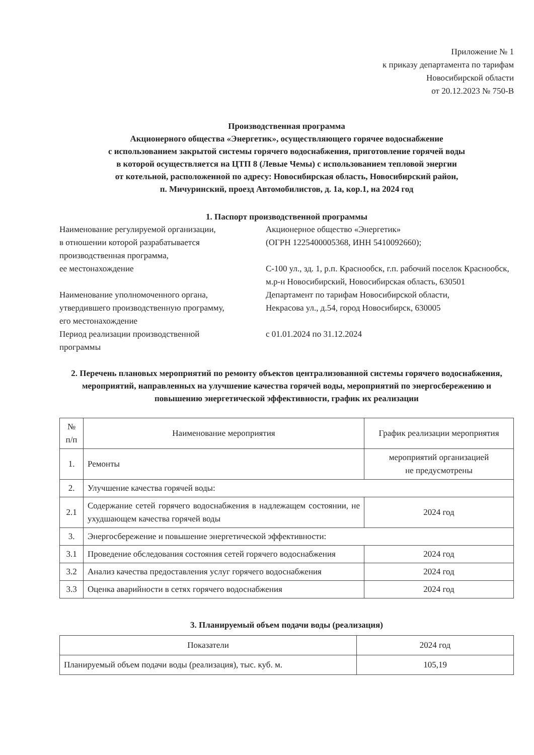Приложение № 1
к приказу департамента по тарифам
Новосибирской области
от 20.12.2023 № 750-В
Производственная программа
Акционерного общества «Энергетик», осуществляющего горячее водоснабжение
с использованием закрытой системы горячего водоснабжения, приготовление горячей воды
в которой осуществляется на ЦТП 8 (Левые Чемы) с использованием тепловой энергии
от котельной, расположенной по адресу: Новосибирская область, Новосибирский район,
п. Мичуринский, проезд Автомобилистов, д. 1а, кор.1, на 2024 год
1. Паспорт производственной программы
Наименование регулируемой организации,
в отношении которой разрабатывается
производственная программа,
ее местонахождение
Акционерное общество «Энергетик»
(ОГРН 1225400005368, ИНН 5410092660);
С-100 ул., зд. 1, р.п. Краснообск, г.п. рабочий поселок Краснообск, м.р-н Новосибирский, Новосибирская область, 630501
Наименование уполномоченного органа,
утвердившего производственную программу,
его местонахождение
Департамент по тарифам Новосибирской области,
Некрасова ул., д.54, город Новосибирск, 630005
Период реализации производственной
программы
с 01.01.2024 по 31.12.2024
2. Перечень плановых мероприятий по ремонту объектов централизованной системы горячего водоснабжения, мероприятий, направленных на улучшение качества горячей воды, мероприятий по энергосбережению и повышению энергетической эффективности, график их реализации
| № п/п | Наименование мероприятия | График реализации мероприятия |
| --- | --- | --- |
| 1. | Ремонты | мероприятий организацией не предусмотрены |
| 2. | Улучшение качества горячей воды: | |
| 2.1 | Содержание сетей горячего водоснабжения в надлежащем состоянии, не ухудшающем качества горячей воды | 2024 год |
| 3. | Энергосбережение и повышение энергетической эффективности: | |
| 3.1 | Проведение обследования состояния сетей горячего водоснабжения | 2024 год |
| 3.2 | Анализ качества предоставления услуг горячего водоснабжения | 2024 год |
| 3.3 | Оценка аварийности в сетях горячего водоснабжения | 2024 год |
3. Планируемый объем подачи воды (реализация)
| Показатели | 2024 год |
| Планируемый объем подачи воды (реализация), тыс. куб. м. | 105,19 |